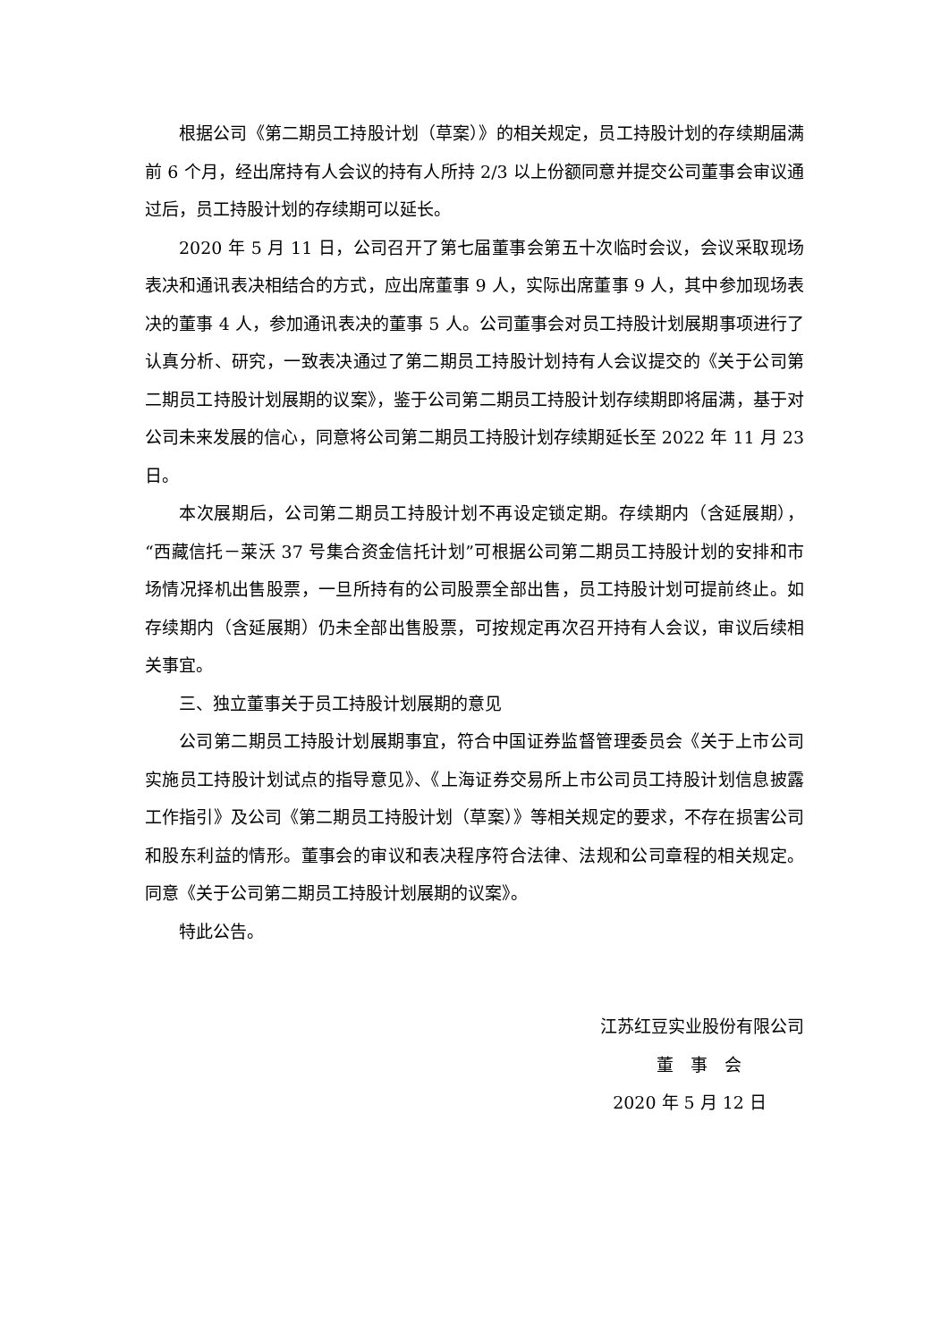根据公司《第二期员工持股计划（草案）》的相关规定，员工持股计划的存续期届满前 6 个月，经出席持有人会议的持有人所持 2/3 以上份额同意并提交公司董事会审议通过后，员工持股计划的存续期可以延长。
2020 年 5 月 11 日，公司召开了第七届董事会第五十次临时会议，会议采取现场表决和通讯表决相结合的方式，应出席董事 9 人，实际出席董事 9 人，其中参加现场表决的董事 4 人，参加通讯表决的董事 5 人。公司董事会对员工持股计划展期事项进行了认真分析、研究，一致表决通过了第二期员工持股计划持有人会议提交的《关于公司第二期员工持股计划展期的议案》，鉴于公司第二期员工持股计划存续期即将届满，基于对公司未来发展的信心，同意将公司第二期员工持股计划存续期延长至 2022 年 11 月 23 日。
本次展期后，公司第二期员工持股计划不再设定锁定期。存续期内（含延展期），“西藏信托－莱沃 37 号集合资金信托计划”可根据公司第二期员工持股计划的安排和市场情况择机出售股票，一旦所持有的公司股票全部出售，员工持股计划可提前终止。如存续期内（含延展期）仍未全部出售股票，可按规定再次召开持有人会议，审议后续相关事宜。
三、独立董事关于员工持股计划展期的意见
公司第二期员工持股计划展期事宜，符合中国证券监督管理委员会《关于上市公司实施员工持股计划试点的指导意见》、《上海证券交易所上市公司员工持股计划信息披露工作指引》及公司《第二期员工持股计划（草案）》等相关规定的要求，不存在损害公司和股东利益的情形。董事会的审议和表决程序符合法律、法规和公司章程的相关规定。同意《关于公司第二期员工持股计划展期的议案》。
特此公告。
江苏红豆实业股份有限公司
董　事　会
2020 年 5 月 12 日